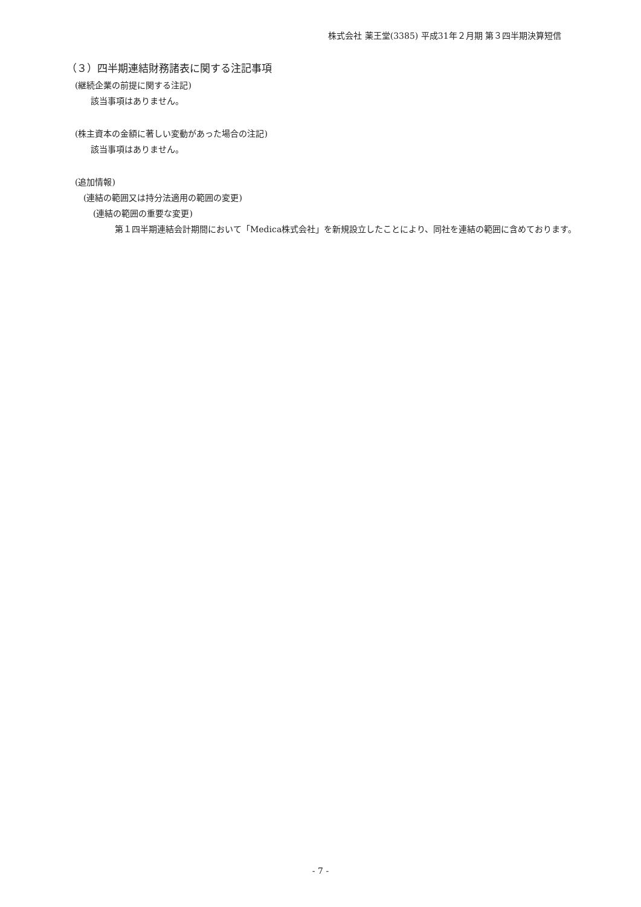株式会社 薬王堂(3385) 平成31年２月期 第３四半期決算短信
（３）四半期連結財務諸表に関する注記事項
(継続企業の前提に関する注記)
該当事項はありません。
(株主資本の金額に著しい変動があった場合の注記)
該当事項はありません。
(追加情報)
(連結の範囲又は持分法適用の範囲の変更)
(連結の範囲の重要な変更)
第１四半期連結会計期間において「Medica株式会社」を新規設立したことにより、同社を連結の範囲に含めております。
- 7 -